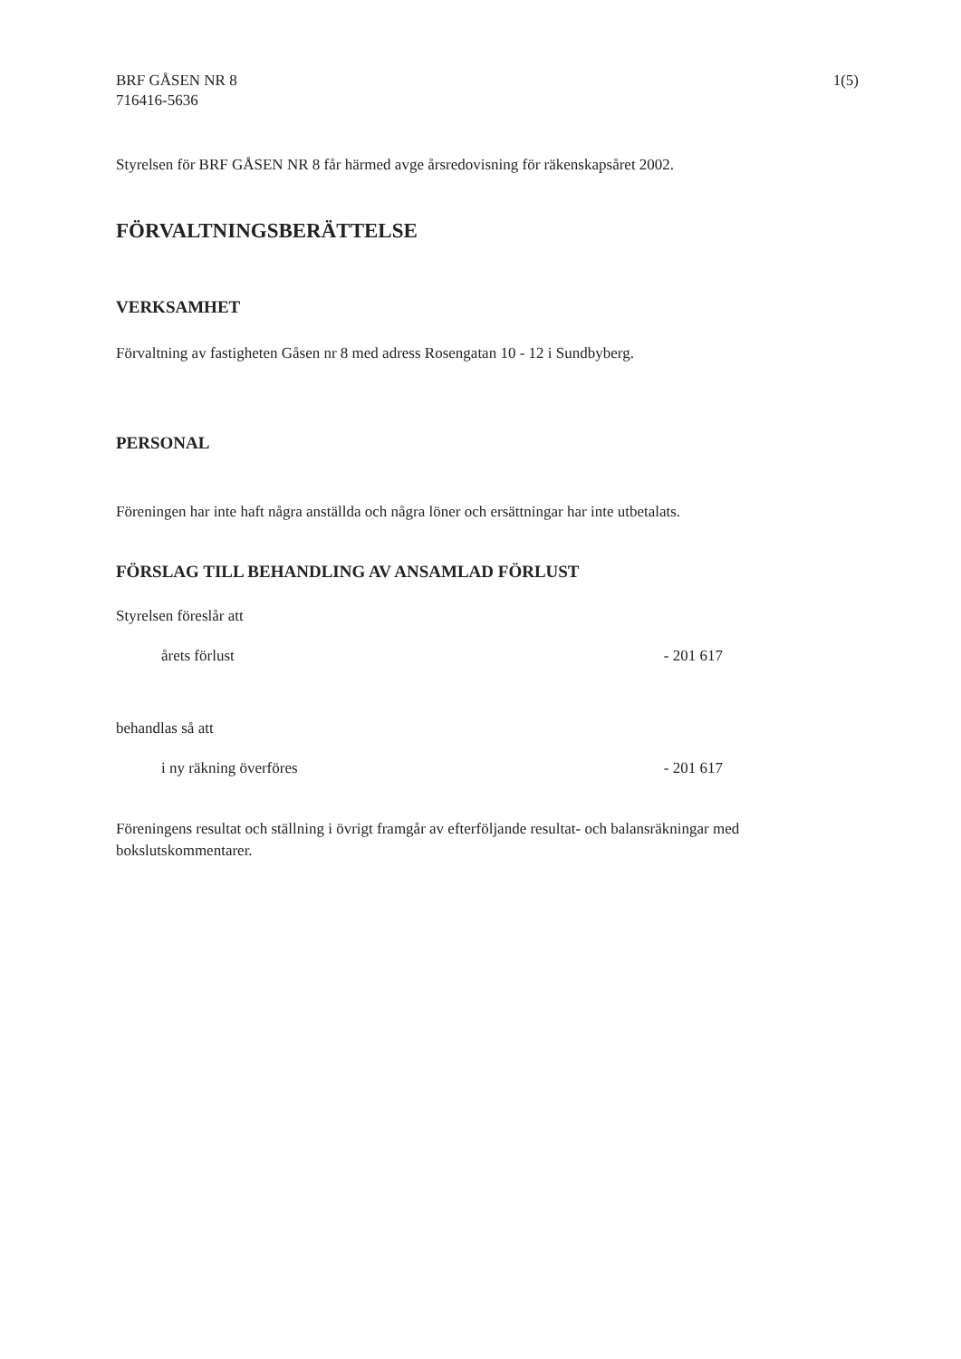BRF GÅSEN NR 8
716416-5636
1(5)
Styrelsen för BRF GÅSEN NR 8 får härmed avge årsredovisning för räkenskapsåret 2002.
FÖRVALTNINGSBERÄTTELSE
VERKSAMHET
Förvaltning av fastigheten Gåsen nr 8 med adress Rosengatan 10 - 12 i Sundbyberg.
PERSONAL
Föreningen har inte haft några anställda och några löner och ersättningar har inte utbetalats.
FÖRSLAG TILL BEHANDLING AV ANSAMLAD FÖRLUST
Styrelsen föreslår att
| årets förlust | - 201 617 |
behandlas så att
| i ny räkning överföres | - 201 617 |
Föreningens resultat och ställning i övrigt framgår av efterföljande resultat- och balansräkningar med bokslutskommentarer.